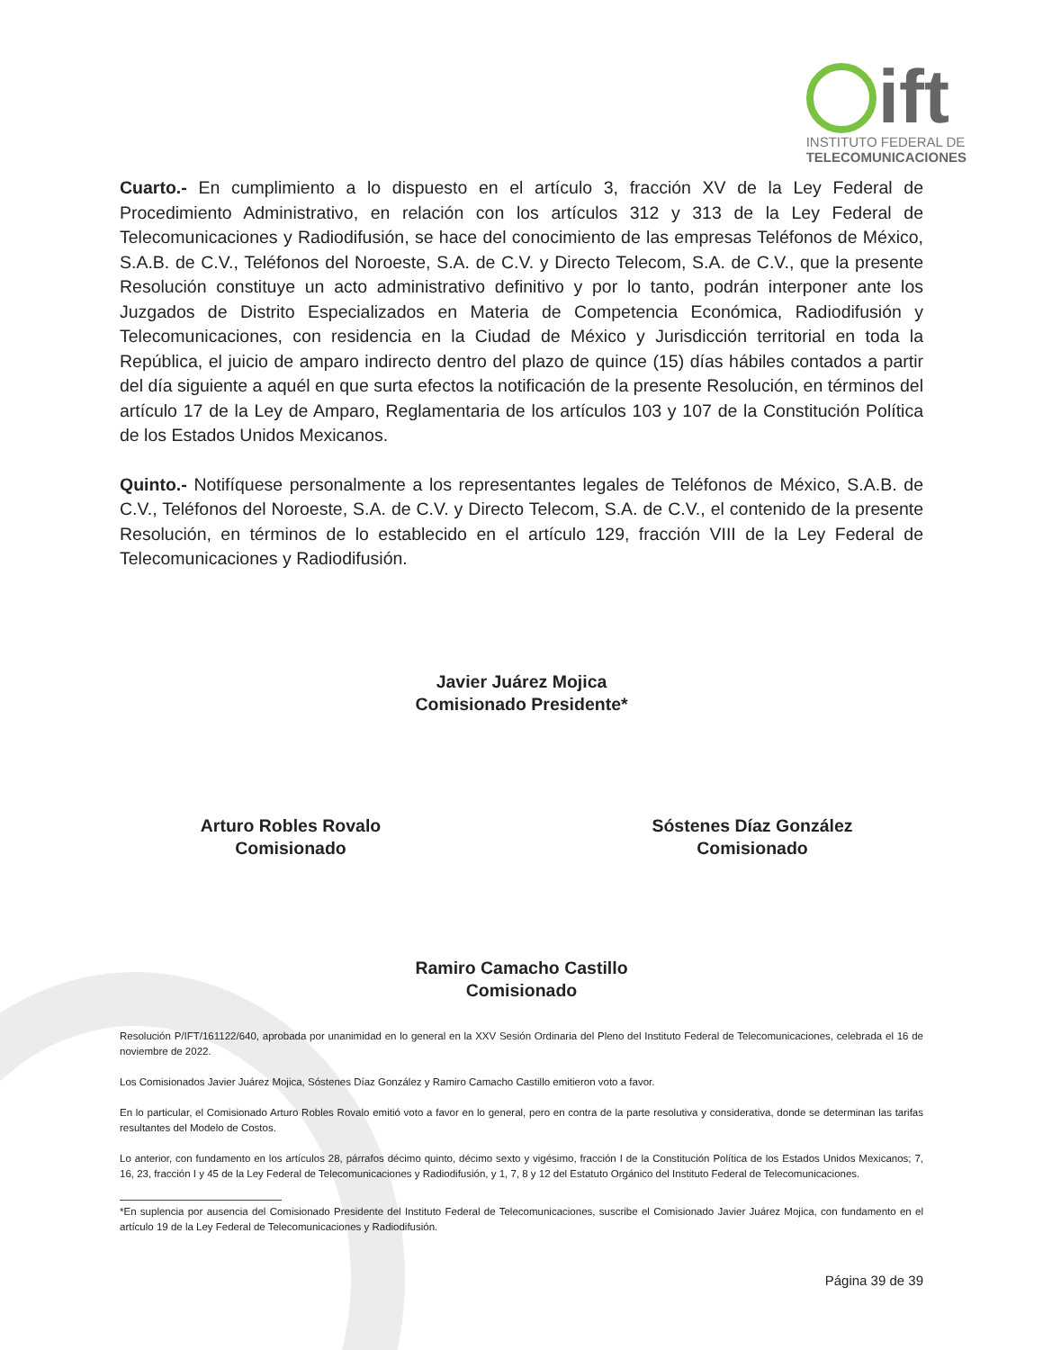ift
INSTITUTO FEDERAL DE
TELECOMUNICACIONES
Cuarto.- En cumplimiento a lo dispuesto en el artículo 3, fracción XV de la Ley Federal de Procedimiento Administrativo, en relación con los artículos 312 y 313 de la Ley Federal de Telecomunicaciones y Radiodifusión, se hace del conocimiento de las empresas Teléfonos de México, S.A.B. de C.V., Teléfonos del Noroeste, S.A. de C.V. y Directo Telecom, S.A. de C.V., que la presente Resolución constituye un acto administrativo definitivo y por lo tanto, podrán interponer ante los Juzgados de Distrito Especializados en Materia de Competencia Económica, Radiodifusión y Telecomunicaciones, con residencia en la Ciudad de México y Jurisdicción territorial en toda la República, el juicio de amparo indirecto dentro del plazo de quince (15) días hábiles contados a partir del día siguiente a aquél en que surta efectos la notificación de la presente Resolución, en términos del artículo 17 de la Ley de Amparo, Reglamentaria de los artículos 103 y 107 de la Constitución Política de los Estados Unidos Mexicanos.
Quinto.- Notifíquese personalmente a los representantes legales de Teléfonos de México, S.A.B. de C.V., Teléfonos del Noroeste, S.A. de C.V. y Directo Telecom, S.A. de C.V., el contenido de la presente Resolución, en términos de lo establecido en el artículo 129, fracción VIII de la Ley Federal de Telecomunicaciones y Radiodifusión.
Javier Juárez Mojica
Comisionado Presidente*
Arturo Robles Rovalo
Comisionado
Sóstenes Díaz González
Comisionado
Ramiro Camacho Castillo
Comisionado
Resolución P/IFT/161122/640, aprobada por unanimidad en lo general en la XXV Sesión Ordinaria del Pleno del Instituto Federal de Telecomunicaciones, celebrada el 16 de noviembre de 2022.
Los Comisionados Javier Juárez Mojica, Sóstenes Díaz González y Ramiro Camacho Castillo emitieron voto a favor.
En lo particular, el Comisionado Arturo Robles Rovalo emitió voto a favor en lo general, pero en contra de la parte resolutiva y considerativa, donde se determinan las tarifas resultantes del Modelo de Costos.
Lo anterior, con fundamento en los artículos 28, párrafos décimo quinto, décimo sexto y vigésimo, fracción I de la Constitución Política de los Estados Unidos Mexicanos; 7, 16, 23, fracción I y 45 de la Ley Federal de Telecomunicaciones y Radiodifusión, y 1, 7, 8 y 12 del Estatuto Orgánico del Instituto Federal de Telecomunicaciones.
*En suplencia por ausencia del Comisionado Presidente del Instituto Federal de Telecomunicaciones, suscribe el Comisionado Javier Juárez Mojica, con fundamento en el artículo 19 de la Ley Federal de Telecomunicaciones y Radiodifusión.
Página 39 de 39